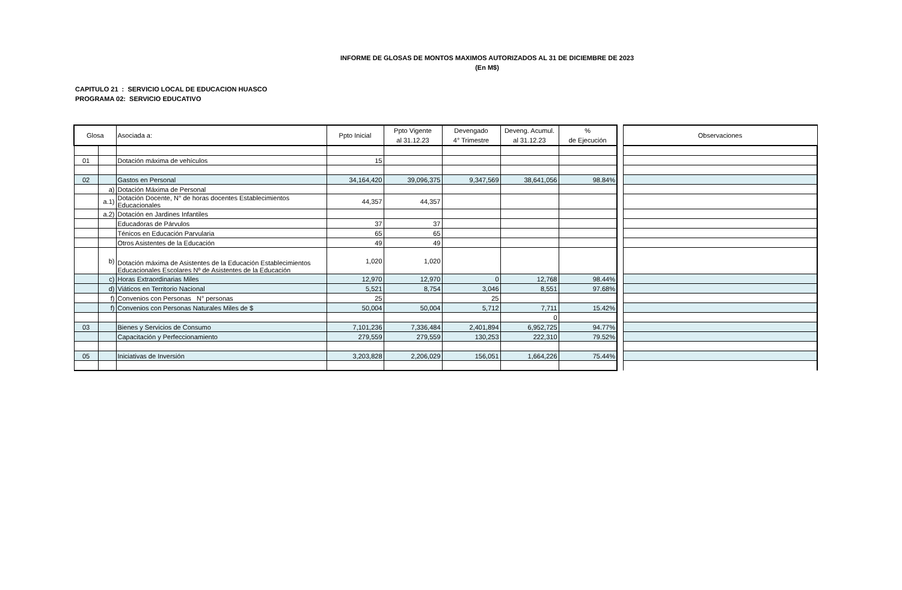INFORME DE GLOSAS DE MONTOS MAXIMOS AUTORIZADOS AL 31 DE DICIEMBRE DE 2023
(En M$)
CAPITULO 21 : SERVICIO LOCAL DE EDUCACION HUASCO
PROGRAMA 02: SERVICIO EDUCATIVO
| Glosa | | Asociada a: | Ppto Inicial | Ppto Vigente al 31.12.23 | Devengado 4° Trimestre | Deveng. Acumul. al 31.12.23 | % de Ejecución | | Observaciones |
| 01 | | Dotación máxima de vehículos | 15 | | | | | | |
| 02 | | Gastos en Personal | 34,164,420 | 39,096,375 | 9,347,569 | 38,641,056 | 98.84% | | |
| | a) | Dotación Máxima de Personal | | | | | | | |
| | a.1) | Dotación Docente, N° de horas docentes Establecimientos Educacionales | 44,357 | 44,357 | | | | | |
| | a.2) | Dotación en Jardines Infantiles | | | | | | | |
| | | Educadoras de Párvulos | 37 | 37 | | | | | |
| | | Ténicos en Educación Parvularia | 65 | 65 | | | | | |
| | | Otros Asistentes de la Educación | 49 | 49 | | | | | |
| | b) | Dotación máxima de Asistentes de la Educación Establecimientos Educacionales Escolares Nº de Asistentes de la Educación | 1,020 | 1,020 | | | | | |
| | c) | Horas Extraordinarias Miles | 12,970 | 12,970 | 0 | 12,768 | 98.44% | | |
| | d) | Viáticos en Territorio Nacional | 5,521 | 8,754 | 3,046 | 8,551 | 97.68% | | |
| | f) | Convenios con Personas N° personas | 25 | | 25 | | | | |
| | f) | Convenios con Personas Naturales Miles de $ | 50,004 | 50,004 | 5,712 | 7,711 | 15.42% | | |
| | | | | | | 0 | | | |
| 03 | | Bienes y Servicios de Consumo | 7,101,236 | 7,336,484 | 2,401,894 | 6,952,725 | 94.77% | | |
| | | Capacitación y Perfeccionamiento | 279,559 | 279,559 | 130,253 | 222,310 | 79.52% | | |
| 05 | | Iniciativas de Inversión | 3,203,828 | 2,206,029 | 156,051 | 1,664,226 | 75.44% | | |